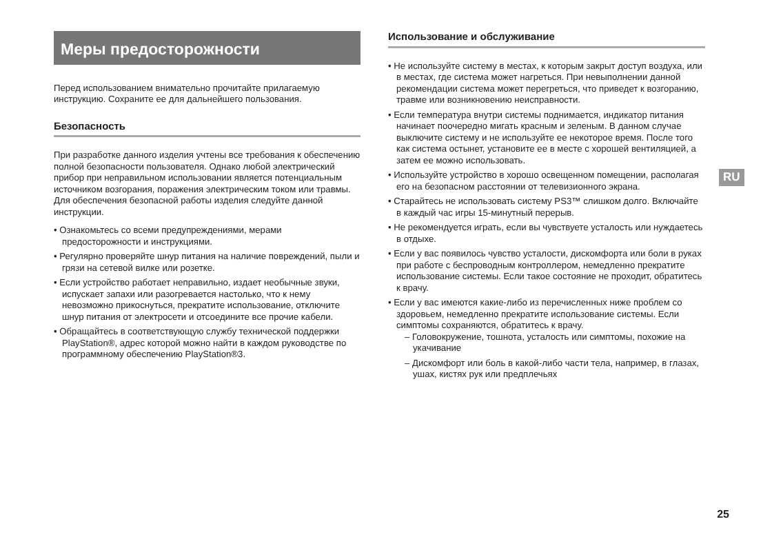Меры предосторожности
Перед использованием внимательно прочитайте прилагаемую инструкцию. Сохраните ее для дальнейшего пользования.
Безопасность
При разработке данного изделия учтены все требования к обеспечению полной безопасности пользователя. Однако любой электрический прибор при неправильном использовании является потенциальным источником возгорания, поражения электрическим током или травмы. Для обеспечения безопасной работы изделия следуйте данной инструкции.
• Ознакомьтесь со всеми предупреждениями, мерами предосторожности и инструкциями.
• Регулярно проверяйте шнур питания на наличие повреждений, пыли и грязи на сетевой вилке или розетке.
• Если устройство работает неправильно, издает необычные звуки, испускает запахи или разогревается настолько, что к нему невозможно прикоснуться, прекратите использование, отключите шнур питания от электросети и отсоедините все прочие кабели.
• Обращайтесь в соответствующую службу технической поддержки PlayStation®, адрес которой можно найти в каждом руководстве по программному обеспечению PlayStation®3.
Использование и обслуживание
• Не используйте систему в местах, к которым закрыт доступ воздуха, или в местах, где система может нагреться. При невыполнении данной рекомендации система может перегреться, что приведет к возгоранию, травме или возникновению неисправности.
• Если температура внутри системы поднимается, индикатор питания начинает поочередно мигать красным и зеленым. В данном случае выключите систему и не используйте ее некоторое время. После того как система остынет, установите ее в месте с хорошей вентиляцией, а затем ее можно использовать.
• Используйте устройство в хорошо освещенном помещении, располагая его на безопасном расстоянии от телевизионного экрана.
• Старайтесь не использовать систему PS3™ слишком долго. Включайте в каждый час игры 15-минутный перерыв.
• Не рекомендуется играть, если вы чувствуете усталость или нуждаетесь в отдыхе.
• Если у вас появилось чувство усталости, дискомфорта или боли в руках при работе с беспроводным контроллером, немедленно прекратите использование системы. Если такое состояние не проходит, обратитесь к врачу.
• Если у вас имеются какие-либо из перечисленных ниже проблем со здоровьем, немедленно прекратите использование системы. Если симптомы сохраняются, обратитесь к врачу.
– Головокружение, тошнота, усталость или симптомы, похожие на укачивание
– Дискомфорт или боль в какой-либо части тела, например, в глазах, ушах, кистях рук или предплечьях
RU
25